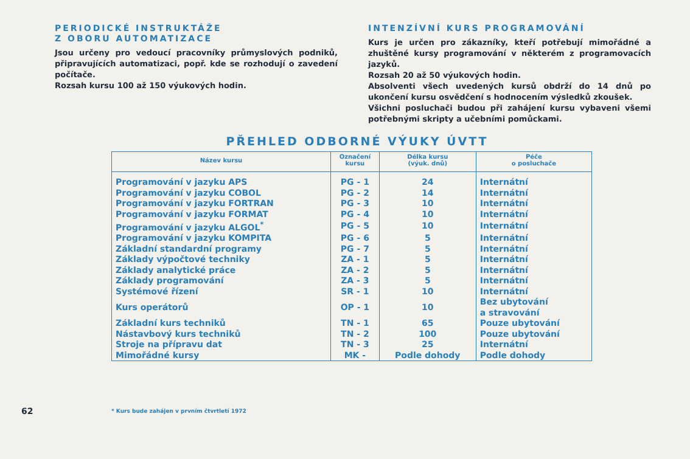PERIODICKÉ INSTRUKTÁŽE
Z OBORU AUTOMATIZACE
Jsou určeny pro vedoucí pracovníky průmyslových podniků, připravujících automatizaci, popř. kde se rozhodují o zavedení počítače.
Rozsah kursu 100 až 150 výukových hodin.
INTENZÍVNÍ KURS PROGRAMOVÁNÍ
Kurs je určen pro zákazníky, kteří potřebují mimořádné a zhuštěné kursy programování v některém z programovacích jazyků.
Rozsah 20 až 50 výukových hodin.
Absolventi všech uvedených kursů obdrží do 14 dnů po ukončení kursu osvědčení s hodnocením výsledků zkoušek.
Všichni posluchači budou při zahájení kursu vybaveni všemi potřebnými skripty a učebními pomůckami.
PŘEHLED ODBORNÉ VÝUKY ÚVTT
| Název kursu | Označení kursu | Délka kursu (výuk. dnů) | Péče o posluchače |
| --- | --- | --- | --- |
| Programování v jazyku APS | PG - 1 | 24 | Internátní |
| Programování v jazyku COBOL | PG - 2 | 14 | Internátní |
| Programování v jazyku FORTRAN | PG - 3 | 10 | Internátní |
| Programování v jazyku FORMAT | PG - 4 | 10 | Internátní |
| Programování v jazyku ALGOL<sup>*</sup> | PG - 5 | 10 | Internátní |
| Programování v jazyku KOMPITA | PG - 6 | 5 | Internátní |
| Základní standardní programy | PG - 7 | 5 | Internátní |
| Základy výpočtové techniky | ZA - 1 | 5 | Internátní |
| Základy analytické práce | ZA - 2 | 5 | Internátní |
| Základy programování | ZA - 3 | 5 | Internátní |
| Systémové řízení | SR - 1 | 10 | Internátní |
| Kurs operátorů | OP - 1 | 10 | Bez ubytování a stravování |
| Základní kurs techniků | TN - 1 | 65 | Pouze ubytování |
| Nástavbový kurs techniků | TN - 2 | 100 | Pouze ubytování |
| Stroje na přípravu dat | TN - 3 | 25 | Internátní |
| Mimořádné kursy | MK - | Podle dohody | Podle dohody |
62
* Kurs bude zahájen v prvním čtvrtletí 1972